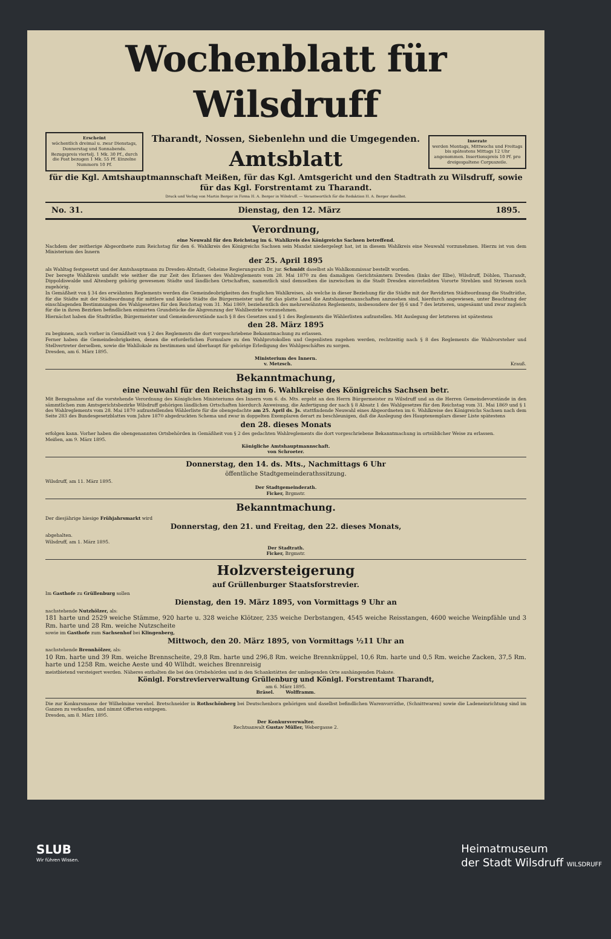Wochenblatt für Wilsdruff
Erscheint
wöchentlich dreimal u. zwar Dienstags, Donnerstag und Sonnabends. Bezugspreis viertelj. 1 Mk. 30 Pf., durch die Post bezogen 1 Mk. 55 Pf. Einzelne Nummern 10 Pf.
Tharandt, Nossen, Siebenlehn und die Umgegenden.
Amtsblatt
Inserate
werden Montags, Mittwochs und Freitags bis spätestens Mittags 12 Uhr angenommen. Insertionspreis 10 Pf. pro dreigespaltene Corpuszeile.
für die Kgl. Amtshauptmannschaft Meißen, für das Kgl. Amtsgericht und den Stadtrath zu Wilsdruff, sowie für das Kgl. Forstrentamt zu Tharandt.
Druck und Verlag von Martin Berger in Firma H. A. Berger in Wilsdruff. — Verantwortlich für die Redaktion H. A. Berger daselbst.
No. 31. Dienstag, den 12. März 1895.
Verordnung,
eine Neuwahl für den Reichstag im 6. Wahlkreis des Königreichs Sachsen betreffend.
Nachdem der zeitherige Abgeordnete zum Reichstag für den 6. Wahlkreis des Königreichs Sachsen sein Mandat niedergelegt hat, ist in diesem Wahlkreis eine Neuwahl vorzunehmen. Hierzu ist von dem Ministerium des Innern
der 25. April 1895
als Wahltag festgesetzt und der Amtshauptmann zu Dresden-Altstadt, Geheime Regierungsrath Dr. jur. Schmidt daselbst als Wahlkommissar bestellt worden.
Der beregte Wahlkreis umfaßt wie seither die zur Zeit des Erlasses des Wahlreglements vom 28. Mai 1870 zu den damaligen Gerichtsämtern Dresden (links der Elbe), Wilsdruff, Döhlen, Tharandt, Dippoldiswalde und Altenberg gehörig gewesenen Städte und ländlichen Ortschaften, namentlich sind demselben die inzwischen in die Stadt Dresden einverleibten Vororte Strehlen und Striesen noch zugehörig.
In Gemäßheit von § 34 des erwähnten Reglements werden die Gemeindeobrigkeiten des fraglichen Wahlkreises, als welche in dieser Beziehung für die Städte mit der Revidirten Städteordnung die Stadträthe, für die Städte mit der Städteordnung für mittlere und kleine Städte die Bürgermeister und für das platte Land die Amtshauptmannschaften anzusehen sind, hierdurch angewiesen, unter Beachtung der einschlagenden Bestimmungen des Wahlgesetzes für den Reichstag vom 31. Mai 1869, beziehentlich des mehrerwähnten Reglements, insbesondere der §§ 6 und 7 des letzteren, ungesäumt und zwar zugleich für die in ihren Bezirken befindlichen eximirten Grundstücke die Abgrenzung der Wahlbezirke vorzunehmen.
Hiernächst haben die Stadträthe, Bürgermeister und Gemeindevorstände nach § 8 des Gesetzes und § 1 des Reglements die Wählerlisten aufzustellen. Mit Auslegung der letzteren ist spätestens
den 28. März 1895
zu beginnen, auch vorher in Gemäßheit von § 2 des Reglements die dort vorgeschriebene Bekanntmachung zu erlassen.
Ferner haben die Gemeindeobrigkeiten, denen die erforderlichen Formulare zu den Wahlprotokollen und Gegenlisten zugehen werden, rechtzeitig nach § 8 des Reglements die Wahlvorsteher und Stellvertreter derselben, sowie die Wahllokale zu bestimmen und überhaupt für gehörige Erledigung des Wahlgeschäftes zu sorgen.
Dresden, am 6. März 1895.
Ministerium des Innern.
v. Metzsch. Krauß.
Bekanntmachung,
eine Neuwahl für den Reichstag im 6. Wahlkreise des Königreichs Sachsen betr.
Mit Bezugnahme auf die vorstehende Verordnung des Königlichen Ministeriums des Innern vom 6. ds. Mts. ergeht an den Herrn Bürgermeister zu Wilsdruff und an die Herren Gemeindevorstände in den sämmtlichen zum Amtsgerichtsbezirke Wilsdruff gehörigen ländlichen Ortschaften hierdurch Anweisung, die Anfertigung der nach § 8 Absatz 1 des Wahlgesetzes für den Reichstag vom 31. Mai 1869 und § 1 des Wahlreglements vom 28. Mai 1870 aufzustellenden Wählerliste für die obengedachte am 25. April ds. Js. stattfindende Neuwahl eines Abgeordneten im 6. Wahlkreise des Königreichs Sachsen nach dem Seite 283 des Bundesgesetzblattes vom Jahre 1870 abgedruckten Schema und zwar in doppelten Exemplaren derart zu beschleunigen, daß die Auslegung des Hauptexemplars dieser Liste spätestens
den 28. dieses Monats
erfolgen kann. Vorher haben die obengenannten Ortsbehörden in Gemäßheit von § 2 des gedachten Wahlreglements die dort vorgeschriebene Bekanntmachung in ortsüblicher Weise zu erlassen.
Meißen, am 9. März 1895.
Königliche Amtshauptmannschaft.
von Schroeter.
Donnerstag, den 14. ds. Mts., Nachmittags 6 Uhr
öffentliche Stadtgemeinderathssitzung.
Wilsdruff, am 11. März 1895.
Der Stadtgemeinderath.
Ficker, Brgmstr.
Bekanntmachung.
Der diesjährige hiesige Frühjahrsmarkt wird
Donnerstag, den 21. und Freitag, den 22. dieses Monats,
abgehalten.
Wilsdruff, am 1. März 1895.
Der Stadtrath.
Ficker, Brgmstr.
Holzversteigerung
auf Grüllenburger Staatsforstrevier.
Im Gasthofe zu Grüllenburg sollen
Dienstag, den 19. März 1895, von Vormittags 9 Uhr an
nachstehende Nutzhölzer, als:
181 harte und 2529 weiche Stämme, 920 harte u. 328 weiche Klötzer, 235 weiche Derbstangen, 4545 weiche Reisstangen, 4600 weiche Weinpfähle und 3 Rm. harte und 28 Rm. weiche Nutzscheite
sowie im Gasthofe zum Sachsenhof bei Klingenberg,
Mittwoch, den 20. März 1895, von Vormittags ½11 Uhr an
nachstehende Brennhölzer, als:
10 Rm. harte und 39 Rm. weiche Brennscheite, 29,8 Rm. harte und 296,8 Rm. weiche Brennknüppel, 10,6 Rm. harte und 0,5 Rm. weiche Zacken, 37,5 Rm. harte und 1258 Rm. weiche Aeste und 40 Wllhdt. weiches Brennreisig
meistbietend versteigert werden. Näheres enthalten die bei den Ortsbehörden und in den Schankstätten der umliegenden Orte aushängenden Plakate.
Königl. Forstrevierverwaltung Grüllenburg und Königl. Forstrentamt Tharandt,
am 6. März 1895.
Bräsel. Wolfframm.
Die zur Konkursmasse der Wilhelmine verehel. Bretschneider in Rothschönberg bei Deutschenbora gehörigen und daselbst befindlichen Warenvorräthe, (Schnittwaren) sowie die Ladeneinrichtung sind im Ganzen zu verkaufen, und nimmt Offerten entgegen.
Dresden, am 8. März 1895.
Der Konkursverwalter.
Rechtsanwalt Gustav Müller, Webergasse 2.
SLUB
Wir führen Wissen.
Heimatmuseum
der Stadt Wilsdruff WILSDRUFF